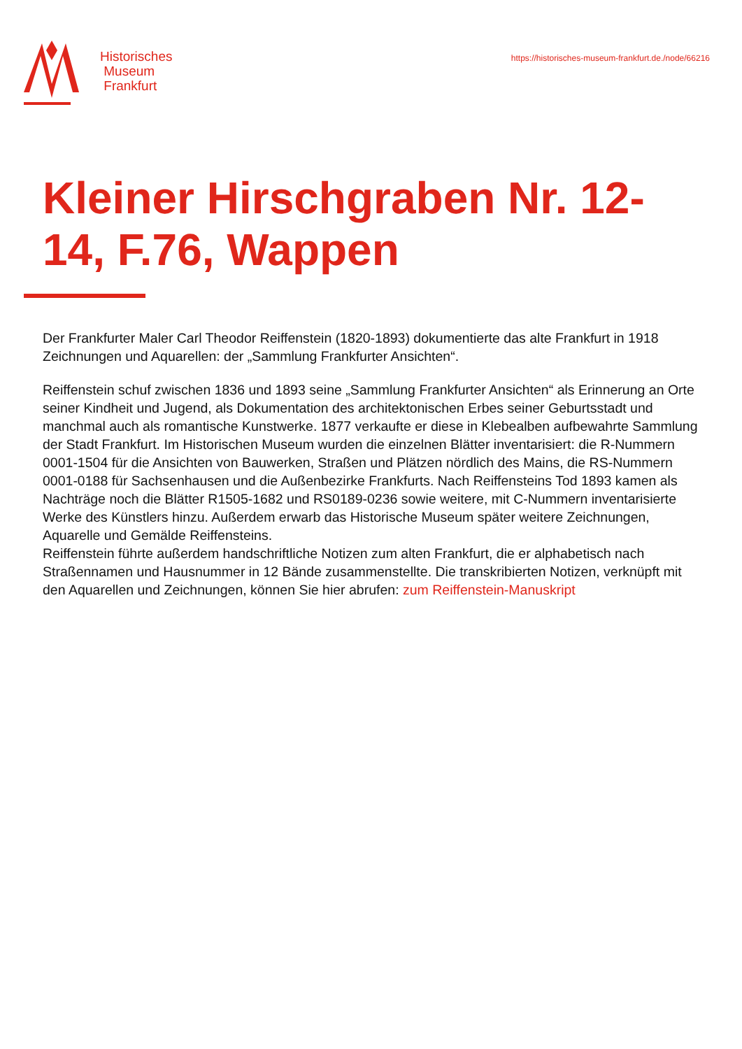Historisches
Museum
Frankfurt
https://historisches-museum-frankfurt.de./node/66216
Kleiner Hirschgraben Nr. 12-14, F.76, Wappen
Der Frankfurter Maler Carl Theodor Reiffenstein (1820-1893) dokumentierte das alte Frankfurt in 1918 Zeichnungen und Aquarellen: der „Sammlung Frankfurter Ansichten“.
Reiffenstein schuf zwischen 1836 und 1893 seine „Sammlung Frankfurter Ansichten“ als Erinnerung an Orte seiner Kindheit und Jugend, als Dokumentation des architektonischen Erbes seiner Geburtsstadt und manchmal auch als romantische Kunstwerke. 1877 verkaufte er diese in Klebealben aufbewahrte Sammlung der Stadt Frankfurt. Im Historischen Museum wurden die einzelnen Blätter inventarisiert: die R-Nummern 0001-1504 für die Ansichten von Bauwerken, Straßen und Plätzen nördlich des Mains, die RS-Nummern 0001-0188 für Sachsenhausen und die Außenbezirke Frankfurts. Nach Reiffensteins Tod 1893 kamen als Nachträge noch die Blätter R1505-1682 und RS0189-0236 sowie weitere, mit C-Nummern inventarisierte Werke des Künstlers hinzu. Außerdem erwarb das Historische Museum später weitere Zeichnungen, Aquarelle und Gemälde Reiffensteins.
Reiffenstein führte außerdem handschriftliche Notizen zum alten Frankfurt, die er alphabetisch nach Straßennamen und Hausnummer in 12 Bände zusammenstellte. Die transkribierten Notizen, verknüpft mit den Aquarellen und Zeichnungen, können Sie hier abrufen: zum Reiffenstein-Manuskript